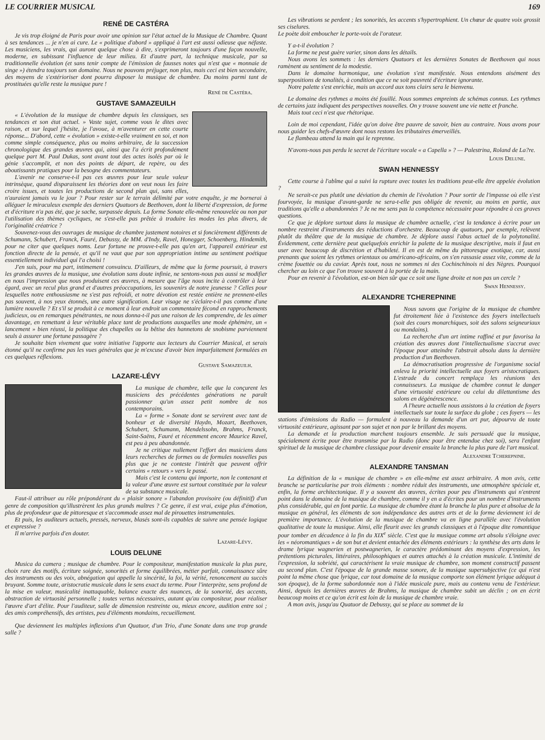LE COURRIER MUSICAL 169
RENÉ DE CASTÉRA
Je vis trop éloigné de Paris pour avoir une opinion sur l'état actuel de la Musique de Chambre. Quant à ses tendances ... je n'en ai cure. Le « politique d'abord » appliqué à l'art est aussi odieuse que néfaste. Les musiciens, les vrais, qui auront quelque chose à dire, s'exprimeront toujours d'une façon nouvelle, moderne, en subissant l'influence de leur milieu. Et d'autre part, la technique musicale, par sa traditionnelle évolution (et sans tenir compte de l'émission de fausses notes qui n'est que « monnaie de singe ») étendra toujours son domaine. Nous ne pouvons préjuger, non plus, mais ceci est bien secondaire, des moyens de s'extérioriser dont pourra disposer la musique de chambre. Du moins parmi tant de prostituées qu'elle reste la musique pure !
René de Castéra.
GUSTAVE SAMAZEUILH
« L'évolution de la musique de chambre depuis les classiques, ses tendances et son état actuel. » Vaste sujet, comme vous le dites avec raison, et sur lequel j'hésite, je l'avoue, à m'aventurer en cette courte réponse... D'abord, cette « évolution » existe-t-elle vraiment en soi, et non comme simple conséquence, plus ou moins arbitraire, de la succession chronologique des grandes œuvres qui, ainsi que l'a écrit profondément quelque part M. Paul Dukas, sont avant tout des actes isolés par où le génie s'accomplit, et non des points de départ, de repère, ou des aboutissants pratiques pour la besogne des commentateurs.
L'avenir ne conserve-t-il pas ces œuvres pour leur seule valeur intrinsèque, quand disparaissent les théories dont on veut nous les faire croire issues, et toutes les productions de second plan qui, sans elles, n'auraient jamais vu le jour ? Pour rester sur le terrain délimité par votre enquête, je me bornerai à alléguer le miraculeux exemple des derniers Quatuors de Beethoven, dont la liberté d'expression, de forme et d'écriture n'a pas été, que je sache, surpassée depuis. La forme Sonate elle-même renouvelée ou non par l'utilisation des thèmes cycliques, ne s'est-elle pas prêtée à traduire les modes les plus divers, de l'originalité créatrice ?
Souvenez-vous des ouvrages de musique de chambre justement notoires et si foncièrement différents de Schumann, Schubert, Franck, Fauré, Debussy, de MM. d'Indy, Ravel, Honegger, Schoenberg, Hindemith, pour ne citer que quelques noms. Leur fortune ne prouve-t-elle pas qu'en art, l'appareil extérieur est fonction directe de la pensée, et qu'il ne vaut que par son appropriation intime au sentiment poétique essentiellement individuel qui l'a choisi !
J'en suis, pour ma part, intimement convaincu. D'ailleurs, de même que la forme poursuit, à travers les grandes œuvres de la musique, une évolution sans doute infinie, ne sentons-nous pas aussi se modifier en nous l'impression que nous produisent ces œuvres, à mesure que l'âge nous incite à contrôler à leur égard, avec un recul plus grand et d'autres préoccupations, les souvenirs de notre jeunesse ? Celles pour lesquelles notre enthousiasme ne s'est pas refroidi, et notre dévotion est restée entière ne prennent-elles pas souvent, à nos yeux étonnés, une autre signification. Leur visage ne s'éclaire-t-il pas comme d'une lumière nouvelle ? Et s'il se produit à ce moment à leur endroit un commentaire fécond en rapprochements judicieux, ou en remarques pénétrantes, ne nous donna-t-il pas une raison de les comprendre, de les aimer davantage, en remettant à leur véritable place tant de productions auxquelles une mode éphémère, un « lancement » bien réussi, la politique des chapelles ou la bêtise des hannetons de snobisme parviennent seuls à assurer une fortune passagère ?
Je souhaite bien vivement que votre initiative l'apporte aux lecteurs du Courrier Musical, et serais étonné qu'il ne confirme pas les vues générales que je m'excuse d'avoir bien imparfaitement formulées en ces quelques réflexions.
Gustave Samazeuilh.
LAZARE-LÉVY
La musique de chambre, telle que la conçurent les musiciens des précédentes générations ne paraît passionner qu'un assez petit nombre de nos contemporains.
La « forme » Sonate dont se servirent avec tant de bonheur et de diversité Haydn, Mozart, Beethoven, Schubert, Schumann, Mendelssohn, Brahms, Franck, Saint-Saëns, Fauré et récemment encore Maurice Ravel, est peu à peu abandonnée.
Je ne critique nullement l'effort des musiciens dans leurs recherches de formes ou de formules nouvelles pas plus que je ne conteste l'intérêt que peuvent offrir certains « retours » vers le passé.
Mais c'est le contenu qui importe, non le contenant et la valeur d'une œuvre est surtout constituée par la valeur de sa substance musicale.
Faut-il attribuer au rôle prépondérant du « plaisir sonore » l'abandon provisoire (ou définitif) d'un genre de composition qu'illustrèrent les plus grands maîtres ? Ce genre, il est vrai, exige plus d'émotion, plus de profondeur que de pittoresque et s'accommode assez mal de pirouettes instrumentales.
Et puis, les auditeurs actuels, pressés, nerveux, blasés sont-ils capables de suivre une pensée logique et expressive ?
Il m'arrive parfois d'en douter.
Lazare-Lévy.
LOUIS DELUNE
Musica da camera ; musique de chambre. Pour le compositeur, manifestation musicale la plus pure, choix rare des motifs, écriture soignée, sonorités et forme équilibrées, métier parfait, connaissance sûre des instruments ou des voix, abnégation qui appelle la sincérité, la foi, la vérité, renoncement au succès bruyant. Somme toute, aristocratie musicale dans le sens exact du terme. Pour l'interprète, sens profond de la mise en valeur, musicalité inattaquable, balance exacte des nuances, de la sonorité, des accents, abstraction de virtuosité personnelle ; toutes vertus nécessaires, autant qu'au compositeur, pour réaliser l'œuvre d'art d'élite. Pour l'auditeur, salle de dimension restreinte ou, mieux encore, audition entre soi ; des amis compréhensifs, des artistes, peu d'éléments mondains, recueillement.
Que deviennent les multiples inflexions d'un Quatuor, d'un Trio, d'une Sonate dans une trop grande salle ?
Les vibrations se perdent ; les sonorités, les accents s'hypertrophient. Un chœur de quatre voix grossit ses ciselures.
Le poète doit emboucher le porte-voix de l'orateur.
Y a-t-il évolution ?
La forme ne peut guère varier, sinon dans les détails.
Nous avons les sommets : les derniers Quatuors et les dernières Sonates de Beethoven qui nous ramènent au sentiment de la modestie.
Dans le domaine harmonique, une évolution s'est manifestée. Nous entendons aisément des superpositions de tonalités, à condition que ce ne soit pauvreté d'écriture ignorante.
Notre palette s'est enrichie, mais un accord aux tons clairs sera le bienvenu.
Le domaine des rythmes a moins été fouillé. Nous sommes empreints de schémas connus. Les rythmes de certains jazz indiquent des perspectives nouvelles. On y trouve souvent une vie nette et franche.
Mais tout ceci n'est que rhétorique.
Loin de moi cependant, l'idée qu'on doive être pauvre de savoir, bien au contraire. Nous avons pour nous guider les chefs-d'œuvre dont nous restons les tributaires émerveillés.
Le flambeau attend la main qui le reprenne.
N'avons-nous pas perdu le secret de l'écriture vocale « a Capella » ? — Palestrina, Roland de La?re.
Louis Delune.
SWAN HENNESSY
Cette course à l'abîme qui a suivi la rupture avec toutes les traditions peut-elle être appelée évolution ?
Ne serait-ce pas plutôt une déviation du chemin de l'évolution ? Pour sortir de l'impasse où elle s'est fourvoyée, la musique d'avant-garde ne sera-t-elle pas obligée de revenir, au moins en partie, aux traditions qu'elle a abandonnées ? Je ne me sens pas la compétence nécessaire pour répondre à ces graves questions.
Ce que je déplore surtout dans la musique de chambre actuelle, c'est la tendance à écrire pour un nombre restreint d'instruments des réductions d'orchestre. Beaucoup de quatuors, par exemple, relèvent plutôt du théâtre que de la musique de chambre. Je déplore aussi l'abus actuel de la polytonalité. Évidemment, cette dernière peut quelquefois enrichir la palette de la musique descriptive, mais il faut en user avec beaucoup de discrétion et d'habileté. Il en est de même du pittoresque exotique, car, aussi prenants que soient les rythmes orientaux ou américano-africains, on s'en rassasie assez vite, comme de la crème fouettée ou du caviar. Après tout, nous ne sommes ni des Cochinchinois ni des Nègres. Pourquoi chercher au loin ce que l'on trouve souvent à la portée de la main.
Pour en revenir à l'évolution, est-on bien sûr que ce soit une ligne droite et non pas un cercle ?
Swan Hennessy.
ALEXANDRE TCHEREPNINE
Nous savons que l'origine de la musique de chambre fut étroitement liée à l'existence des foyers intellectuels (soit des cours monarchiques, soit des salons seigneuriaux ou mondains).
La recherche d'un art intime raffiné et pur favorisa la création des œuvres dont l'intellectualisme s'accrut avec l'époque pour atteindre l'abstrait absolu dans la dernière production d'un Beethoven.
La démocratisation progressive de l'organisme social enleva la priorité intellectuelle aux foyers aristocratiques. L'estrade du concert remplaça les réunions des connaisseurs. La musique de chambre connut le danger d'une virtuosité extérieure ou celui du dilettantisme des salons en dégénérescence.
A l'heure actuelle nous assistons à la création de foyers intellectuels sur toute la surface du globe ; ces foyers — les stations d'émissions du Radio — formulent à nouveau la demande d'un art pur, dépourvu de toute virtuosité extérieure, agissant par son sujet et non par le brillant des moyens.
La demande et la production marchent toujours ensemble. Je suis persuadé que la musique, spécialement écrite pour être transmise par la Radio (donc pour être entendue chez soi), sera l'enfant spirituel de la musique de chambre classique pour devenir ensuite la branche la plus pure de l'art musical.
Alexandre Tcherepnine.
ALEXANDRE TANSMAN
La définition de la « musique de chambre » en elle-même est assez arbitraire. A mon avis, cette branche se particularise par trois éléments : nombre réduit des instruments, une atmosphère spéciale et, enfin, la forme architectonique. Il y a souvent des œuvres, écrites pour peu d'instruments qui n'entrent point dans le domaine de la musique de chambre, comme il y en a d'écrites pour un nombre d'instruments plus considérable, qui en font partie. La musique de chambre étant la branche la plus pure et absolue de la musique en général, les éléments de son indépendance des autres arts et de la forme deviennent ici de première importance. L'évolution de la musique de chambre va en ligne parallèle avec l'évolution qualitative de toute la musique. Ainsi, elle fleurit avec les grands classiques et à l'époque dite romantique pour tomber en décadence à la fin du XIX<sup>e</sup> siècle. C'est que la musique comme art absolu s'éloigne avec les « néoromantiques » de son but et devient entachée des éléments extérieurs : la synthèse des arts dans le drame lyrique wagnerien et postwagnerien, le caractère prédominant des moyens d'expression, les prétentions picturales, littéraires, philosophiques et autres attachés à la création musicale. L'intimité de l'expression, la sobriété, qui caractérisent la vraie musique de chambre, son moment constructif passent au second plan. C'est l'époque de la grande masse sonore, de la musique supersubjective (ce qui n'est point la même chose que lyrique, car tout domaine de la musique comporte son élément lyrique adéquat à son époque), de la forme subordonnée non à l'idée musicale pure, mais au contenu venu de l'extérieur. Ainsi, depuis les dernières œuvres de Brahms, la musique de chambre subit un déclin ; on en écrit beaucoup moins et ce qu'on écrit est loin de la musique de chambre vraie.
A mon avis, jusqu'au Quatuor de Debussy, qui se place au sommet de la